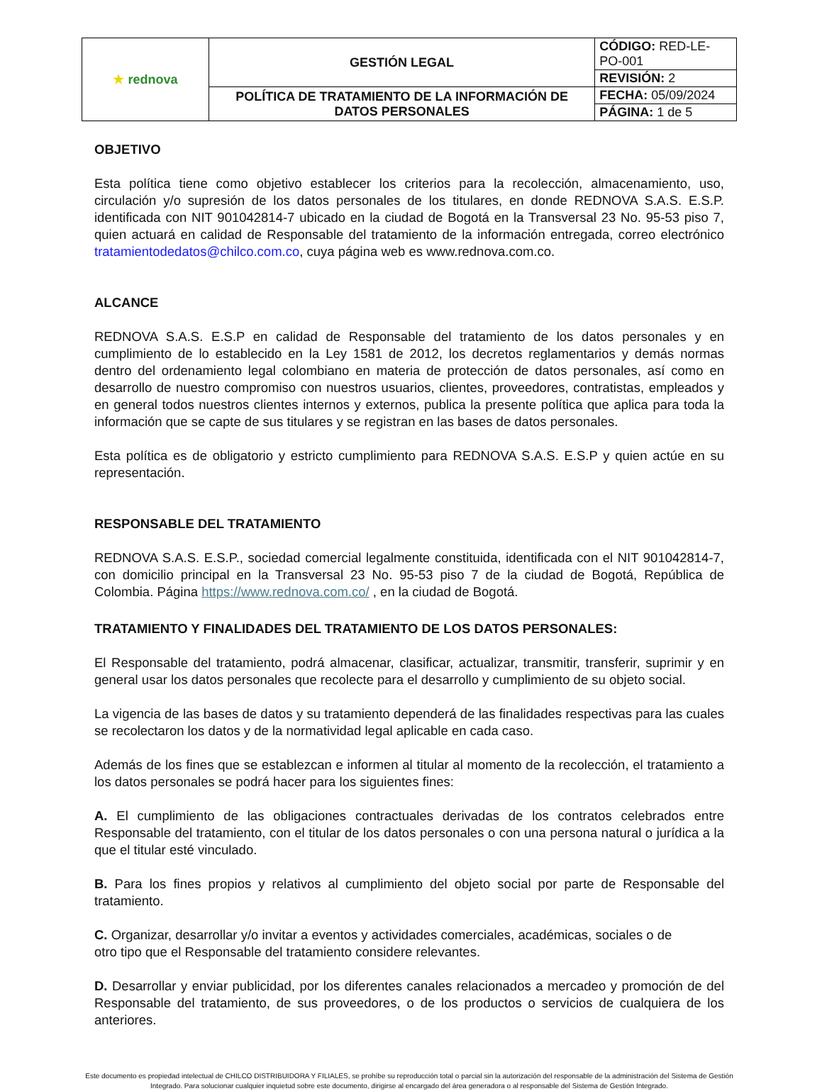| ★ rednova | GESTIÓN LEGAL | CÓDIGO: RED-LE-PO-001 |
| | | REVISIÓN: 2 |
| | POLÍTICA DE TRATAMIENTO DE LA INFORMACIÓN DE DATOS PERSONALES | FECHA: 05/09/2024 |
| | | PÁGINA: 1 de 5 |
OBJETIVO
Esta política tiene como objetivo establecer los criterios para la recolección, almacenamiento, uso, circulación y/o supresión de los datos personales de los titulares, en donde REDNOVA S.A.S. E.S.P. identificada con NIT 901042814-7 ubicado en la ciudad de Bogotá en la Transversal 23 No. 95-53 piso 7, quien actuará en calidad de Responsable del tratamiento de la información entregada, correo electrónico tratamientodedatos@chilco.com.co, cuya página web es www.rednova.com.co.
ALCANCE
REDNOVA S.A.S. E.S.P en calidad de Responsable del tratamiento de los datos personales y en cumplimiento de lo establecido en la Ley 1581 de 2012, los decretos reglamentarios y demás normas dentro del ordenamiento legal colombiano en materia de protección de datos personales, así como en desarrollo de nuestro compromiso con nuestros usuarios, clientes, proveedores, contratistas, empleados y en general todos nuestros clientes internos y externos, publica la presente política que aplica para toda la información que se capte de sus titulares y se registran en las bases de datos personales.
Esta política es de obligatorio y estricto cumplimiento para REDNOVA S.A.S. E.S.P y quien actúe en su representación.
RESPONSABLE DEL TRATAMIENTO
REDNOVA S.A.S. E.S.P., sociedad comercial legalmente constituida, identificada con el NIT 901042814-7, con domicilio principal en la Transversal 23 No. 95-53 piso 7 de la ciudad de Bogotá, República de Colombia. Página https://www.rednova.com.co/ , en la ciudad de Bogotá.
TRATAMIENTO Y FINALIDADES DEL TRATAMIENTO DE LOS DATOS PERSONALES:
El Responsable del tratamiento, podrá almacenar, clasificar, actualizar, transmitir, transferir, suprimir y en general usar los datos personales que recolecte para el desarrollo y cumplimiento de su objeto social.
La vigencia de las bases de datos y su tratamiento dependerá de las finalidades respectivas para las cuales se recolectaron los datos y de la normatividad legal aplicable en cada caso.
Además de los fines que se establezcan e informen al titular al momento de la recolección, el tratamiento a los datos personales se podrá hacer para los siguientes fines:
A. El cumplimiento de las obligaciones contractuales derivadas de los contratos celebrados entre Responsable del tratamiento, con el titular de los datos personales o con una persona natural o jurídica a la que el titular esté vinculado.
B. Para los fines propios y relativos al cumplimiento del objeto social por parte de Responsable del tratamiento.
C. Organizar, desarrollar y/o invitar a eventos y actividades comerciales, académicas, sociales o de
otro tipo que el Responsable del tratamiento considere relevantes.
D. Desarrollar y enviar publicidad, por los diferentes canales relacionados a mercadeo y promoción de del Responsable del tratamiento, de sus proveedores, o de los productos o servicios de cualquiera de los anteriores.
Este documento es propiedad intelectual de CHILCO DISTRIBUIDORA Y FILIALES, se prohíbe su reproducción total o parcial sin la autorización del responsable de la administración del Sistema de Gestión Integrado. Para solucionar cualquier inquietud sobre este documento, dirigirse al encargado del área generadora o al responsable del Sistema de Gestión Integrado.